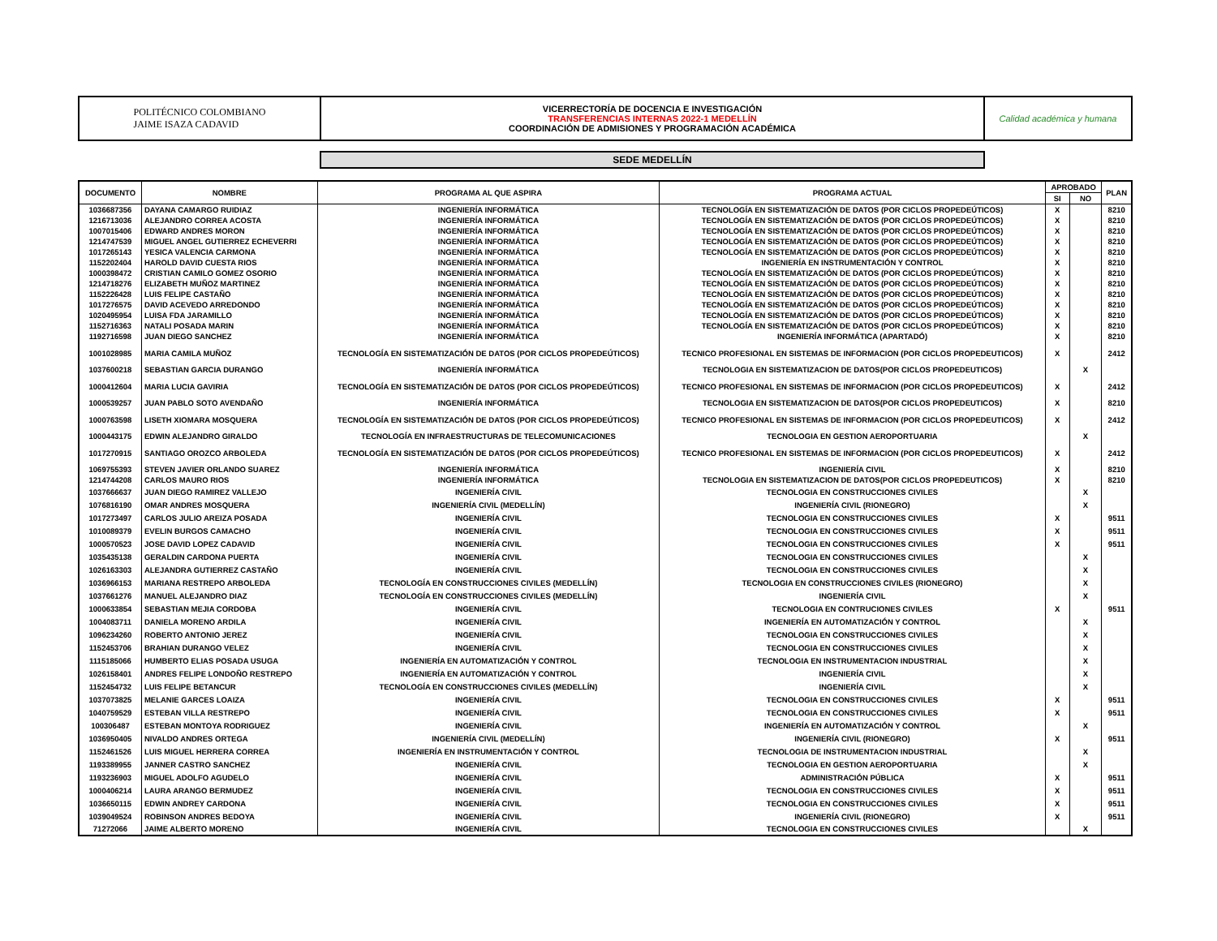POLITÉCNICO COLOMBIANO
JAIME ISAZA CADAVID
VICERRECTORÍA DE DOCENCIA E INVESTIGACIÓN
TRANSFERENCIAS INTERNAS 2022-1 MEDELLÍN
COORDINACIÓN DE ADMISIONES Y PROGRAMACIÓN ACADÉMICA
Calidad académica y humana
SEDE MEDELLÍN
| DOCUMENTO | NOMBRE | PROGRAMA AL QUE ASPIRA | PROGRAMA ACTUAL | APROBADO | | PLAN |
| --- | --- | --- | --- | --- | --- | --- |
| | | | | SI | NO | |
| 1036687356 | DAYANA CAMARGO RUIDIAZ | INGENIERÍA INFORMÁTICA | TECNOLOGÍA EN SISTEMATIZACIÓN DE DATOS (POR CICLOS PROPEDEÚTICOS) | X | | 8210 |
| 1216713036 | ALEJANDRO CORREA ACOSTA | INGENIERÍA INFORMÁTICA | TECNOLOGÍA EN SISTEMATIZACIÓN DE DATOS (POR CICLOS PROPEDEÚTICOS) | X | | 8210 |
| 1007015406 | EDWARD ANDRES MORON | INGENIERÍA INFORMÁTICA | TECNOLOGÍA EN SISTEMATIZACIÓN DE DATOS (POR CICLOS PROPEDEÚTICOS) | X | | 8210 |
| 1214747539 | MIGUEL ANGEL GUTIERREZ ECHEVERRI | INGENIERÍA INFORMÁTICA | TECNOLOGÍA EN SISTEMATIZACIÓN DE DATOS (POR CICLOS PROPEDEÚTICOS) | X | | 8210 |
| 1017265143 | YESICA VALENCIA CARMONA | INGENIERÍA INFORMÁTICA | TECNOLOGÍA EN SISTEMATIZACIÓN DE DATOS (POR CICLOS PROPEDEÚTICOS) | X | | 8210 |
| 1152202404 | HAROLD DAVID CUESTA RIOS | INGENIERÍA INFORMÁTICA | INGENIERÍA EN INSTRUMENTACIÓN Y CONTROL | X | | 8210 |
| 1000398472 | CRISTIAN CAMILO GOMEZ OSORIO | INGENIERÍA INFORMÁTICA | TECNOLOGÍA EN SISTEMATIZACIÓN DE DATOS (POR CICLOS PROPEDEÚTICOS) | X | | 8210 |
| 1214718276 | ELIZABETH MUÑOZ MARTINEZ | INGENIERÍA INFORMÁTICA | TECNOLOGÍA EN SISTEMATIZACIÓN DE DATOS (POR CICLOS PROPEDEÚTICOS) | X | | 8210 |
| 1152226428 | LUIS FELIPE CASTAÑO | INGENIERÍA INFORMÁTICA | TECNOLOGÍA EN SISTEMATIZACIÓN DE DATOS (POR CICLOS PROPEDEÚTICOS) | X | | 8210 |
| 1017276575 | DAVID ACEVEDO ARREDONDO | INGENIERÍA INFORMÁTICA | TECNOLOGÍA EN SISTEMATIZACIÓN DE DATOS (POR CICLOS PROPEDEÚTICOS) | X | | 8210 |
| 1020495954 | LUISA FDA JARAMILLO | INGENIERÍA INFORMÁTICA | TECNOLOGÍA EN SISTEMATIZACIÓN DE DATOS (POR CICLOS PROPEDEÚTICOS) | X | | 8210 |
| 1152716363 | NATALI POSADA MARIN | INGENIERÍA INFORMÁTICA | TECNOLOGÍA EN SISTEMATIZACIÓN DE DATOS (POR CICLOS PROPEDEÚTICOS) | X | | 8210 |
| 1192716598 | JUAN DIEGO SANCHEZ | INGENIERÍA INFORMÁTICA | INGENIERÍA INFORMÁTICA (APARTADÓ) | X | | 8210 |
| 1001028985 | MARIA CAMILA MUÑOZ | TECNOLOGÍA EN SISTEMATIZACIÓN DE DATOS (POR CICLOS PROPEDEÚTICOS) | TECNICO PROFESIONAL EN SISTEMAS DE INFORMACION (POR CICLOS PROPEDEUTICOS) | X | | 2412 |
| 1037600218 | SEBASTIAN GARCIA DURANGO | INGENIERÍA INFORMÁTICA | TECNOLOGIA EN SISTEMATIZACION DE DATOS(POR CICLOS PROPEDEUTICOS) | | X | |
| 1000412604 | MARIA LUCIA GAVIRIA | TECNOLOGÍA EN SISTEMATIZACIÓN DE DATOS (POR CICLOS PROPEDEÚTICOS) | TECNICO PROFESIONAL EN SISTEMAS DE INFORMACION (POR CICLOS PROPEDEUTICOS) | X | | 2412 |
| 1000539257 | JUAN PABLO SOTO AVENDAÑO | INGENIERÍA INFORMÁTICA | TECNOLOGIA EN SISTEMATIZACION DE DATOS(POR CICLOS PROPEDEUTICOS) | X | | 8210 |
| 1000763598 | LISETH XIOMARA MOSQUERA | TECNOLOGÍA EN SISTEMATIZACIÓN DE DATOS (POR CICLOS PROPEDEÚTICOS) | TECNICO PROFESIONAL EN SISTEMAS DE INFORMACION (POR CICLOS PROPEDEUTICOS) | X | | 2412 |
| 1000443175 | EDWIN ALEJANDRO GIRALDO | TECNOLOGÍA EN INFRAESTRUCTURAS DE TELECOMUNICACIONES | TECNOLOGIA EN GESTION AEROPORTUARIA | | X | |
| 1017270915 | SANTIAGO OROZCO ARBOLEDA | TECNOLOGÍA EN SISTEMATIZACIÓN DE DATOS (POR CICLOS PROPEDEÚTICOS) | TECNICO PROFESIONAL EN SISTEMAS DE INFORMACION (POR CICLOS PROPEDEUTICOS) | X | | 2412 |
| 1069755393 | STEVEN JAVIER ORLANDO SUAREZ | INGENIERÍA INFORMÁTICA | INGENIERÍA CIVIL | X | | 8210 |
| 1214744208 | CARLOS MAURO RIOS | INGENIERÍA INFORMÁTICA | TECNOLOGIA EN SISTEMATIZACION DE DATOS(POR CICLOS PROPEDEUTICOS) | X | | 8210 |
| 1037666637 | JUAN DIEGO RAMIREZ VALLEJO | INGENIERÍA CIVIL | TECNOLOGIA EN CONSTRUCCIONES CIVILES | | X | |
| 1076816190 | OMAR ANDRES MOSQUERA | INGENIERÍA CIVIL (MEDELLÍN) | INGENIERÍA CIVIL (RIONEGRO) | | X | |
| 1017273497 | CARLOS JULIO AREIZA POSADA | INGENIERÍA CIVIL | TECNOLOGIA EN CONSTRUCCIONES CIVILES | X | | 9511 |
| 1010089379 | EVELIN BURGOS CAMACHO | INGENIERÍA CIVIL | TECNOLOGIA EN CONSTRUCCIONES CIVILES | X | | 9511 |
| 1000570523 | JOSE DAVID LOPEZ CADAVID | INGENIERÍA CIVIL | TECNOLOGIA EN CONSTRUCCIONES CIVILES | X | | 9511 |
| 1035435138 | GERALDIN CARDONA PUERTA | INGENIERÍA CIVIL | TECNOLOGIA EN CONSTRUCCIONES CIVILES | | X | |
| 1026163303 | ALEJANDRA GUTIERREZ CASTAÑO | INGENIERÍA CIVIL | TECNOLOGIA EN CONSTRUCCIONES CIVILES | | X | |
| 1036966153 | MARIANA RESTREPO ARBOLEDA | TECNOLOGÍA EN CONSTRUCCIONES CIVILES (MEDELLÍN) | TECNOLOGIA EN CONSTRUCCIONES CIVILES (RIONEGRO) | | X | |
| 1037661276 | MANUEL ALEJANDRO DIAZ | TECNOLOGÍA EN CONSTRUCCIONES CIVILES (MEDELLÍN) | INGENIERÍA CIVIL | | X | |
| 1000633854 | SEBASTIAN MEJIA CORDOBA | INGENIERÍA CIVIL | TECNOLOGIA EN CONTRUCIONES CIVILES | X | | 9511 |
| 1004083711 | DANIELA MORENO ARDILA | INGENIERÍA CIVIL | INGENIERÍA EN AUTOMATIZACIÓN Y CONTROL | | X | |
| 1096234260 | ROBERTO ANTONIO JEREZ | INGENIERÍA CIVIL | TECNOLOGIA EN CONSTRUCCIONES CIVILES | | X | |
| 1152453706 | BRAHIAN DURANGO VELEZ | INGENIERÍA CIVIL | TECNOLOGIA EN CONSTRUCCIONES CIVILES | | X | |
| 1115185066 | HUMBERTO ELIAS POSADA USUGA | INGENIERÍA EN AUTOMATIZACIÓN Y CONTROL | TECNOLOGIA EN INSTRUMENTACION INDUSTRIAL | | X | |
| 1026158401 | ANDRES FELIPE LONDOÑO RESTREPO | INGENIERÍA EN AUTOMATIZACIÓN Y CONTROL | INGENIERÍA CIVIL | | X | |
| 1152454732 | LUIS FELIPE BETANCUR | TECNOLOGÍA EN CONSTRUCCIONES CIVILES (MEDELLÍN) | INGENIERÍA CIVIL | | X | |
| 1037073825 | MELANIE GARCES LOAIZA | INGENIERÍA CIVIL | TECNOLOGIA EN CONSTRUCCIONES CIVILES | X | | 9511 |
| 1040759529 | ESTEBAN VILLA RESTREPO | INGENIERÍA CIVIL | TECNOLOGIA EN CONSTRUCCIONES CIVILES | X | | 9511 |
| 100306487 | ESTEBAN MONTOYA RODRIGUEZ | INGENIERÍA CIVIL | INGENIERÍA EN AUTOMATIZACIÓN Y CONTROL | | X | |
| 1036950405 | NIVALDO ANDRES ORTEGA | INGENIERÍA CIVIL (MEDELLÍN) | INGENIERÍA CIVIL (RIONEGRO) | X | | 9511 |
| 1152461526 | LUIS MIGUEL HERRERA CORREA | INGENIERÍA EN INSTRUMENTACIÓN Y CONTROL | TECNOLOGIA DE INSTRUMENTACION INDUSTRIAL | | X | |
| 1193389955 | JANNER CASTRO SANCHEZ | INGENIERÍA CIVIL | TECNOLOGIA EN GESTION AEROPORTUARIA | | X | |
| 1193236903 | MIGUEL ADOLFO AGUDELO | INGENIERÍA CIVIL | ADMINISTRACIÓN PÚBLICA | X | | 9511 |
| 1000406214 | LAURA ARANGO BERMUDEZ | INGENIERÍA CIVIL | TECNOLOGIA EN CONSTRUCCIONES CIVILES | X | | 9511 |
| 1036650115 | EDWIN ANDREY CARDONA | INGENIERÍA CIVIL | TECNOLOGIA EN CONSTRUCCIONES CIVILES | X | | 9511 |
| 1039049524 | ROBINSON ANDRES BEDOYA | INGENIERÍA CIVIL | INGENIERÍA CIVIL (RIONEGRO) | X | | 9511 |
| 71272066 | JAIME ALBERTO MORENO | INGENIERÍA CIVIL | TECNOLOGIA EN CONSTRUCCIONES CIVILES | | X | |